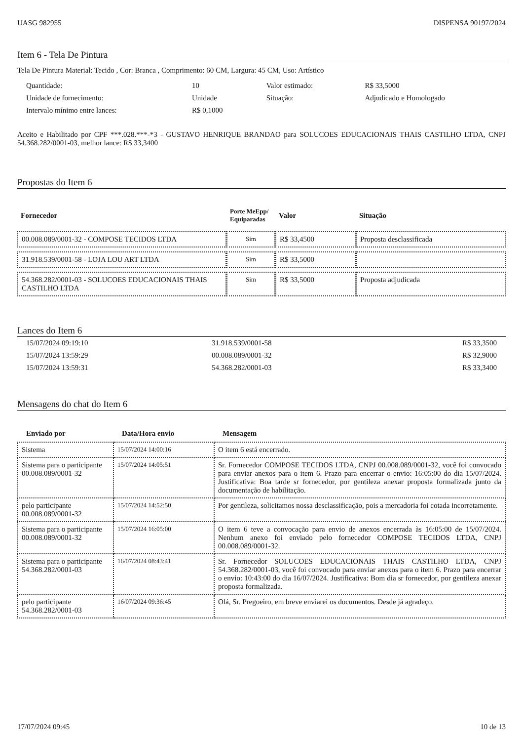UASG 982955 DISPENSA 90197/2024
Item 6 - Tela De Pintura
Tela De Pintura Material: Tecido , Cor: Branca , Comprimento: 60 CM, Largura: 45 CM, Uso: Artístico
| Quantidade: | 10 | Valor estimado: | R$ 33,5000 |
| Unidade de fornecimento: | Unidade | Situação: | Adjudicado e Homologado |
| Intervalo mínimo entre lances: | R$ 0,1000 | | |
Aceito e Habilitado por CPF ***.028.***-*3 - GUSTAVO HENRIQUE BRANDAO para SOLUCOES EDUCACIONAIS THAIS CASTILHO LTDA, CNPJ 54.368.282/0001-03, melhor lance: R$ 33,3400
Propostas do Item 6
| Fornecedor | Porte MeEpp/ Equiparadas | Valor | Situação |
| --- | --- | --- | --- |
| 00.008.089/0001-32 - COMPOSE TECIDOS LTDA | Sim | R$ 33,4500 | Proposta desclassificada |
| 31.918.539/0001-58 - LOJA LOU ART LTDA | Sim | R$ 33,5000 | |
| 54.368.282/0001-03 - SOLUCOES EDUCACIONAIS THAIS CASTILHO LTDA | Sim | R$ 33,5000 | Proposta adjudicada |
Lances do Item 6
| 15/07/2024 09:19:10 | 31.918.539/0001-58 | R$ 33,3500 |
| 15/07/2024 13:59:29 | 00.008.089/0001-32 | R$ 32,9000 |
| 15/07/2024 13:59:31 | 54.368.282/0001-03 | R$ 33,3400 |
Mensagens do chat do Item 6
| Enviado por | Data/Hora envio | Mensagem |
| --- | --- | --- |
| Sistema | 15/07/2024 14:00:16 | O item 6 está encerrado. |
| Sistema para o participante 00.008.089/0001-32 | 15/07/2024 14:05:51 | Sr. Fornecedor COMPOSE TECIDOS LTDA, CNPJ 00.008.089/0001-32, você foi convocado para enviar anexos para o item 6. Prazo para encerrar o envio: 16:05:00 do dia 15/07/2024. Justificativa: Boa tarde sr fornecedor, por gentileza anexar proposta formalizada junto da documentação de habilitação. |
| pelo participante 00.008.089/0001-32 | 15/07/2024 14:52:50 | Por gentileza, solicitamos nossa desclassificação, pois a mercadoria foi cotada incorretamente. |
| Sistema para o participante 00.008.089/0001-32 | 15/07/2024 16:05:00 | O item 6 teve a convocação para envio de anexos encerrada às 16:05:00 de 15/07/2024. Nenhum anexo foi enviado pelo fornecedor COMPOSE TECIDOS LTDA, CNPJ 00.008.089/0001-32. |
| Sistema para o participante 54.368.282/0001-03 | 16/07/2024 08:43:41 | Sr. Fornecedor SOLUCOES EDUCACIONAIS THAIS CASTILHO LTDA, CNPJ 54.368.282/0001-03, você foi convocado para enviar anexos para o item 6. Prazo para encerrar o envio: 10:43:00 do dia 16/07/2024. Justificativa: Bom dia sr fornecedor, por gentileza anexar proposta formalizada. |
| pelo participante 54.368.282/0001-03 | 16/07/2024 09:36:45 | Olá, Sr. Pregoeiro, em breve enviarei os documentos. Desde já agradeço. |
17/07/2024 09:45 10 de 13